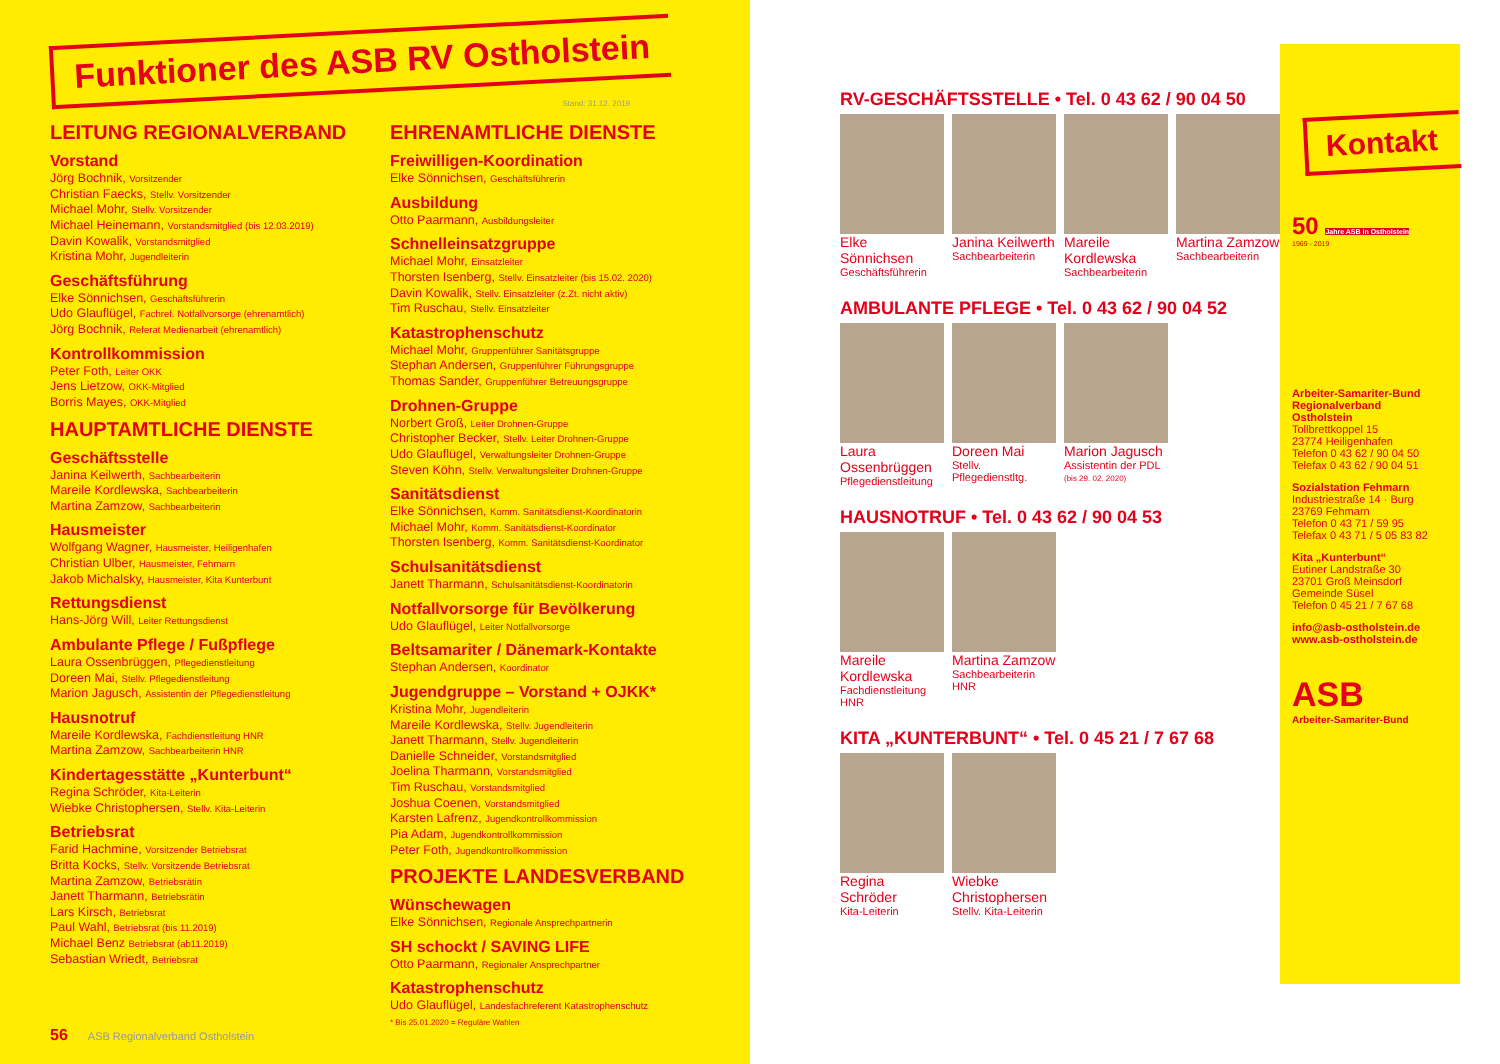Funktioner des ASB RV Ostholstein
Stand: 31.12. 2019
LEITUNG REGIONALVERBAND
Vorstand
Jörg Bochnik, Vorsitzender
Christian Faecks, Stellv. Vorsitzender
Michael Mohr, Stellv. Vorsitzender
Michael Heinemann, Vorstandsmitglied (bis 12.03.2019)
Davin Kowalik, Vorstandsmitglied
Kristina Mohr, Jugendleiterin
Geschäftsführung
Elke Sönnichsen, Geschäftsführerin
Udo Glauflügel, Fachref. Notfallvorsorge (ehrenamtlich)
Jörg Bochnik, Referat Medienarbeit (ehrenamtlich)
Kontrollkommission
Peter Foth, Leiter OKK
Jens Lietzow, OKK-Mitglied
Borris Mayes, OKK-Mitglied
HAUPTAMTLICHE DIENSTE
Geschäftsstelle
Janina Keilwerth, Sachbearbeiterin
Mareile Kordlewska, Sachbearbeiterin
Martina Zamzow, Sachbearbeiterin
Hausmeister
Wolfgang Wagner, Hausmeister, Heiligenhafen
Christian Ulber, Hausmeister, Fehmarn
Jakob Michalsky, Hausmeister, Kita Kunterbunt
Rettungsdienst
Hans-Jörg Will, Leiter Rettungsdienst
Ambulante Pflege / Fußpflege
Laura Ossenbrüggen, Pflegedienstleitung
Doreen Mai, Stellv. Pflegedienstleitung
Marion Jagusch, Assistentin der Pflegedienstleitung
Hausnotruf
Mareile Kordlewska, Fachdienstleitung HNR
Martina Zamzow, Sachbearbeiterin HNR
Kindertagesstätte „Kunterbunt“
Regina Schröder, Kita-Leiterin
Wiebke Christophersen, Stellv. Kita-Leiterin
Betriebsrat
Farid Hachmine, Vorsitzender Betriebsrat
Britta Kocks, Stellv. Vorsitzende Betriebsrat
Martina Zamzow, Betriebsrätin
Janett Tharmann, Betriebsrätin
Lars Kirsch, Betriebsrat
Paul Wahl, Betriebsrat (bis 11.2019)
Michael Benz Betriebsrat (ab11.2019)
Sebastian Wriedt, Betriebsrat
EHRENAMTLICHE DIENSTE
Freiwilligen-Koordination
Elke Sönnichsen, Geschäftsführerin
Ausbildung
Otto Paarmann, Ausbildungsleiter
Schnelleinsatzgruppe
Michael Mohr, Einsatzleiter
Thorsten Isenberg, Stellv. Einsatzleiter (bis 15.02. 2020)
Davin Kowalik, Stellv. Einsatzleiter (z.Zt. nicht aktiv)
Tim Ruschau, Stellv. Einsatzleiter
Katastrophenschutz
Michael Mohr, Gruppenführer Sanitätsgruppe
Stephan Andersen, Gruppenführer Führungsgruppe
Thomas Sander, Gruppenführer Betreuungsgruppe
Drohnen-Gruppe
Norbert Groß, Leiter Drohnen-Gruppe
Christopher Becker, Stellv. Leiter Drohnen-Gruppe
Udo Glauflügel, Verwaltungsleiter Drohnen-Gruppe
Steven Köhn, Stellv. Verwaltungsleiter Drohnen-Gruppe
Sanitätsdienst
Elke Sönnichsen, Komm. Sanitätsdienst-Koordinatorin
Michael Mohr, Komm. Sanitätsdienst-Koordinator
Thorsten Isenberg, Komm. Sanitätsdienst-Koordinator
Schulsanitätsdienst
Janett Tharmann, Schulsanitätsdienst-Koordinatorin
Notfallvorsorge für Bevölkerung
Udo Glauflügel, Leiter Notfallvorsorge
Beltsamariter / Dänemark-Kontakte
Stephan Andersen, Koordinator
Jugendgruppe – Vorstand + OJKK*
Kristina Mohr, Jugendleiterin
Mareile Kordlewska, Stellv. Jugendleiterin
Janett Tharmann, Stellv. Jugendleiterin
Danielle Schneider, Vorstandsmitglied
Joelina Tharmann, Vorstandsmitglied
Tim Ruschau, Vorstandsmitglied
Joshua Coenen, Vorstandsmitglied
Karsten Lafrenz, Jugendkontrollkommission
Pia Adam, Jugendkontrollkommission
Peter Foth, Jugendkontrollkommission
PROJEKTE LANDESVERBAND
Wünschewagen
Elke Sönnichsen, Regionale Ansprechpartnerin
SH schockt / SAVING LIFE
Otto Paarmann, Regionaler Ansprechpartner
Katastrophenschutz
Udo Glauflügel, Landesfachreferent Katastrophenschutz
* Bis 25.01.2020 = Reguläre Wahlen
56 ASB Regionalverband Ostholstein
RV-GESCHÄFTSSTELLE • Tel. 0 43 62 / 90 04 50
Elke Sönnichsen
Geschäftsführerin
Janina Keilwerth
Sachbearbeiterin
Mareile Kordlewska
Sachbearbeiterin
Martina Zamzow
Sachbearbeiterin
AMBULANTE PFLEGE • Tel. 0 43 62 / 90 04 52
Laura Ossenbrüggen
Pflegedienstleitung
Doreen Mai
Stellv. Pflegedienstltg.
Marion Jagusch
Assistentin der PDL
(bis 29. 02. 2020)
HAUSNOTRUF • Tel. 0 43 62 / 90 04 53
Mareile Kordlewska
Fachdienstleitung HNR
Martina Zamzow
Sachbearbeiterin HNR
KITA „KUNTERBUNT“ • Tel. 0 45 21 / 7 67 68
Regina Schröder
Kita-Leiterin
Wiebke Christophersen
Stellv. Kita-Leiterin
Kontakt
50 Jahre ASB in Ostholstein
1969 - 2019
Arbeiter-Samariter-Bund
Regionalverband
Ostholstein
Tollbrettkoppel 15
23774 Heiligenhafen
Telefon 0 43 62 / 90 04 50
Telefax 0 43 62 / 90 04 51
Sozialstation Fehmarn
Industriestraße 14 · Burg
23769 Fehmarn
Telefon 0 43 71 / 59 95
Telefax 0 43 71 / 5 05 83 82
Kita „Kunterbunt“
Eutiner Landstraße 30
23701 Groß Meinsdorf
Gemeinde Süsel
Telefon 0 45 21 / 7 67 68
info@asb-ostholstein.de
www.asb-ostholstein.de
ASB
Arbeiter-Samariter-Bund